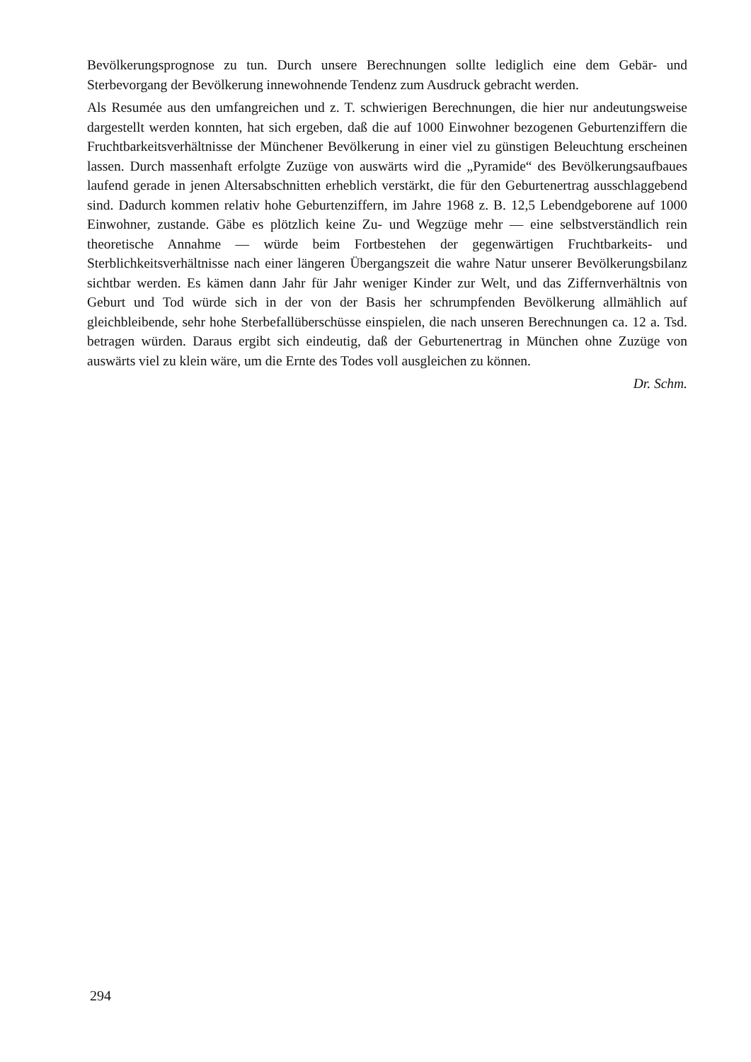Bevölkerungsprognose zu tun. Durch unsere Berechnungen sollte lediglich eine dem Gebär- und Sterbevorgang der Bevölkerung innewohnende Tendenz zum Ausdruck gebracht werden.
Als Resumée aus den umfangreichen und z. T. schwierigen Berechnungen, die hier nur andeutungsweise dargestellt werden konnten, hat sich ergeben, daß die auf 1000 Einwohner bezogenen Geburtenziffern die Fruchtbarkeitsverhältnisse der Münchener Bevölkerung in einer viel zu günstigen Beleuchtung erscheinen lassen. Durch massenhaft erfolgte Zuzüge von auswärts wird die „Pyramide“ des Bevölkerungsaufbaues laufend gerade in jenen Altersabschnitten erheblich verstärkt, die für den Geburtenertrag ausschlaggebend sind. Dadurch kommen relativ hohe Geburtenziffern, im Jahre 1968 z. B. 12,5 Lebendgeborene auf 1000 Einwohner, zustande. Gäbe es plötzlich keine Zu- und Wegzüge mehr — eine selbstverständlich rein theoretische Annahme — würde beim Fortbestehen der gegenwärtigen Fruchtbarkeits- und Sterblichkeitsverhältnisse nach einer längeren Übergangszeit die wahre Natur unserer Bevölkerungsbilanz sichtbar werden. Es kämen dann Jahr für Jahr weniger Kinder zur Welt, und das Ziffernverhältnis von Geburt und Tod würde sich in der von der Basis her schrumpfenden Bevölkerung allmählich auf gleichbleibende, sehr hohe Sterbefallüberschüsse einspielen, die nach unseren Berechnungen ca. 12 a. Tsd. betragen würden. Daraus ergibt sich eindeutig, daß der Geburtenertrag in München ohne Zuzüge von auswärts viel zu klein wäre, um die Ernte des Todes voll ausgleichen zu können.
Dr. Schm.
294